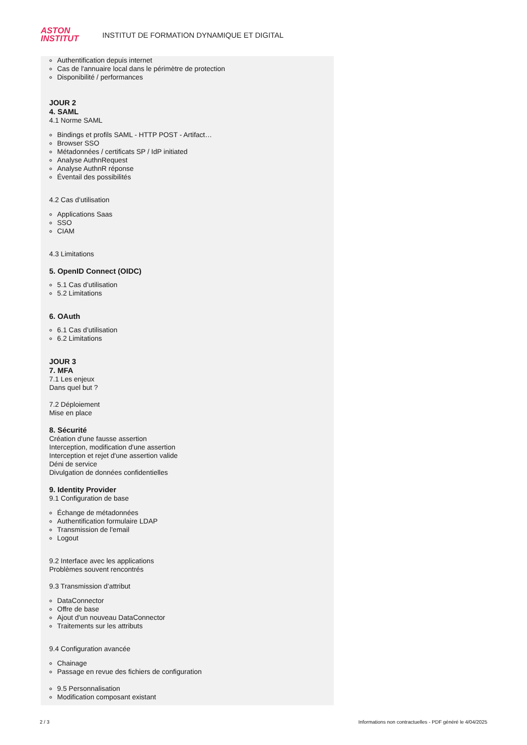ASTON
INSTITUT
INSTITUT DE FORMATION DYNAMIQUE ET DIGITAL
Authentification depuis internet
Cas de l'annuaire local dans le périmètre de protection
Disponibilité / performances
JOUR 2
4. SAML
4.1 Norme SAML
Bindings et profils SAML - HTTP POST - Artifact…
Browser SSO
Métadonnées / certificats SP / IdP initiated
Analyse AuthnRequest
Analyse AuthnR réponse
Éventail des possibilités
4.2 Cas d’utilisation
Applications Saas
SSO
CIAM
4.3 Limitations
5. OpenID Connect (OIDC)
5.1 Cas d’utilisation
5.2 Limitations
6. OAuth
6.1 Cas d’utilisation
6.2 Limitations
JOUR 3
7. MFA
7.1 Les enjeux
Dans quel but ?
7.2 Déploiement
Mise en place
8. Sécurité
Création d'une fausse assertion
Interception, modification d'une assertion
Interception et rejet d'une assertion valide
Déni de service
Divulgation de données confidentielles
9. Identity Provider
9.1 Configuration de base
Échange de métadonnées
Authentification formulaire LDAP
Transmission de l'email
Logout
9.2 Interface avec les applications
Problèmes souvent rencontrés
9.3 Transmission d’attribut
DataConnector
Offre de base
Ajout d'un nouveau DataConnector
Traitements sur les attributs
9.4 Configuration avancée
Chainage
Passage en revue des fichiers de configuration
9.5 Personnalisation
Modification composant existant
2 / 3
Informations non contractuelles - PDF généré le 4/04/2025